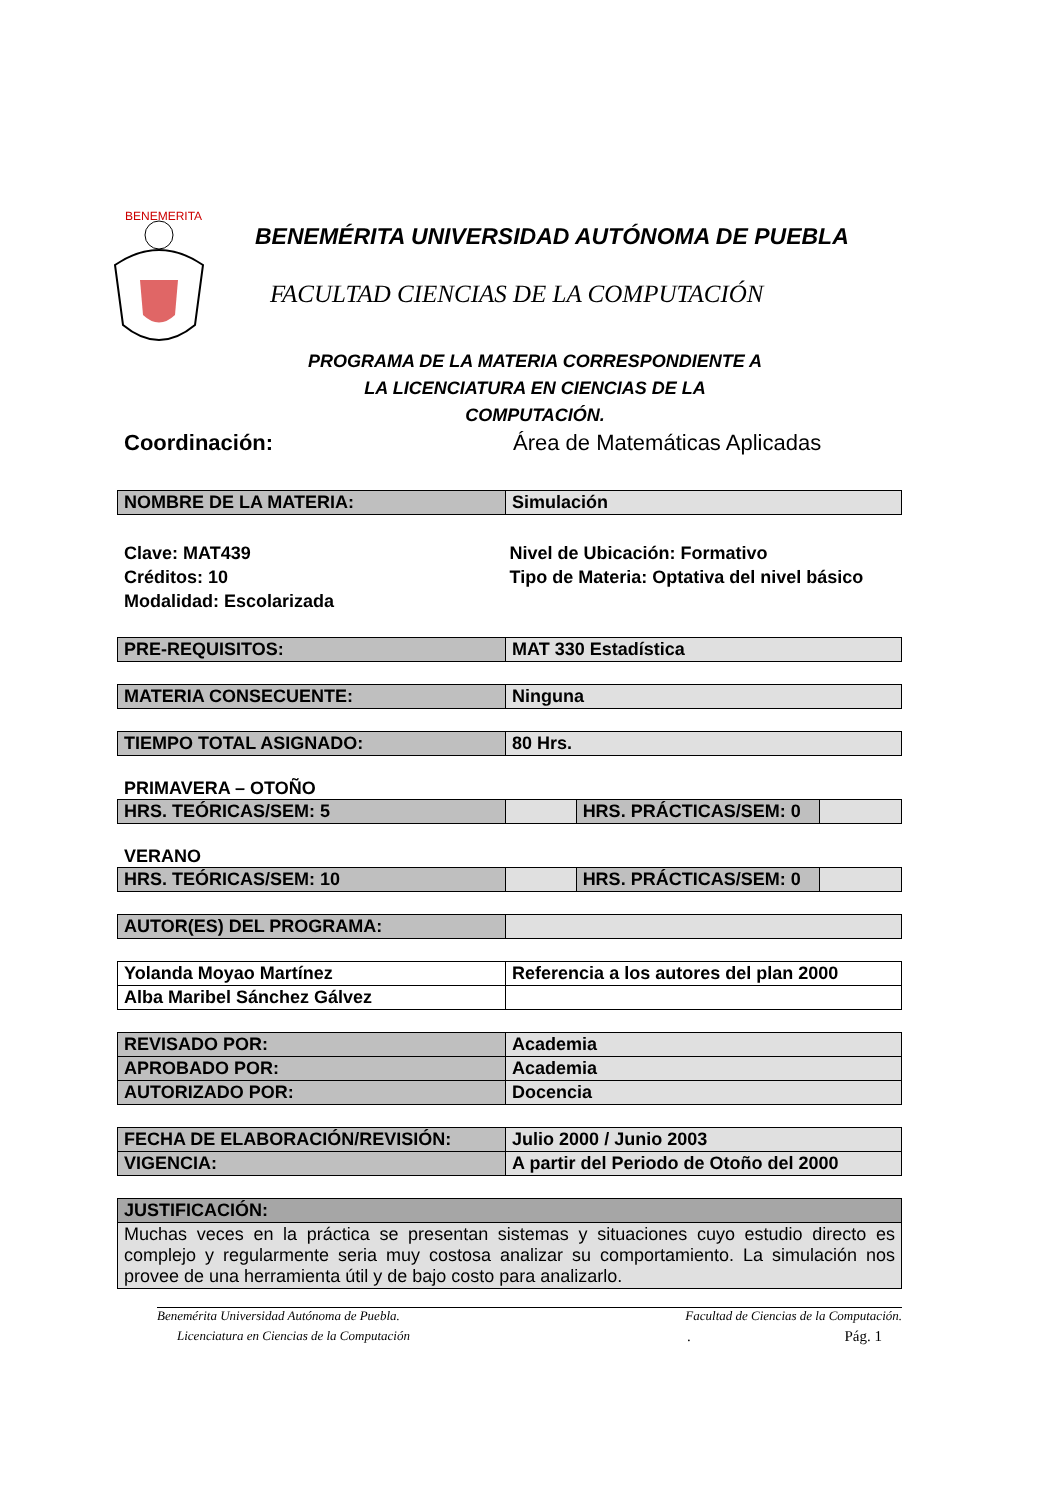BENEMERITA
BENEMÉRITA UNIVERSIDAD AUTÓNOMA DE PUEBLA
FACULTAD CIENCIAS DE LA COMPUTACIÓN
PROGRAMA DE LA MATERIA CORRESPONDIENTE A LA LICENCIATURA EN CIENCIAS DE LA COMPUTACIÓN.
Coordinación: Área de Matemáticas Aplicadas
| NOMBRE DE LA MATERIA: | Simulación |
Clave: MAT439
Créditos: 10
Modalidad: Escolarizada
Nivel de Ubicación: Formativo
Tipo de Materia: Optativa del nivel básico
| PRE-REQUISITOS: | MAT 330 Estadística |
| MATERIA CONSECUENTE: | Ninguna |
| TIEMPO TOTAL ASIGNADO: | 80 Hrs. |
PRIMAVERA – OTOÑO
| HRS. TEÓRICAS/SEM: 5 | | HRS. PRÁCTICAS/SEM: 0 | |
VERANO
| HRS. TEÓRICAS/SEM: 10 | | HRS. PRÁCTICAS/SEM: 0 | |
| AUTOR(ES) DEL PROGRAMA: | |
| Yolanda Moyao Martínez | Referencia a los autores del plan 2000 |
| Alba Maribel Sánchez Gálvez | |
| REVISADO POR: | Academia |
| APROBADO POR: | Academia |
| AUTORIZADO POR: | Docencia |
| FECHA DE ELABORACIÓN/REVISIÓN: | Julio 2000 / Junio 2003 |
| VIGENCIA: | A partir del Periodo de Otoño del 2000 |
| JUSTIFICACIÓN: |
| Muchas veces en la práctica se presentan sistemas y situaciones cuyo estudio directo es complejo y regularmente seria muy costosa analizar su comportamiento. La simulación nos provee de una herramienta útil y de bajo costo para analizarlo. |
Benemérita Universidad Autónoma de Puebla.
Facultad de Ciencias de la Computación.
Licenciatura en Ciencias de la Computación
. Pág. 1